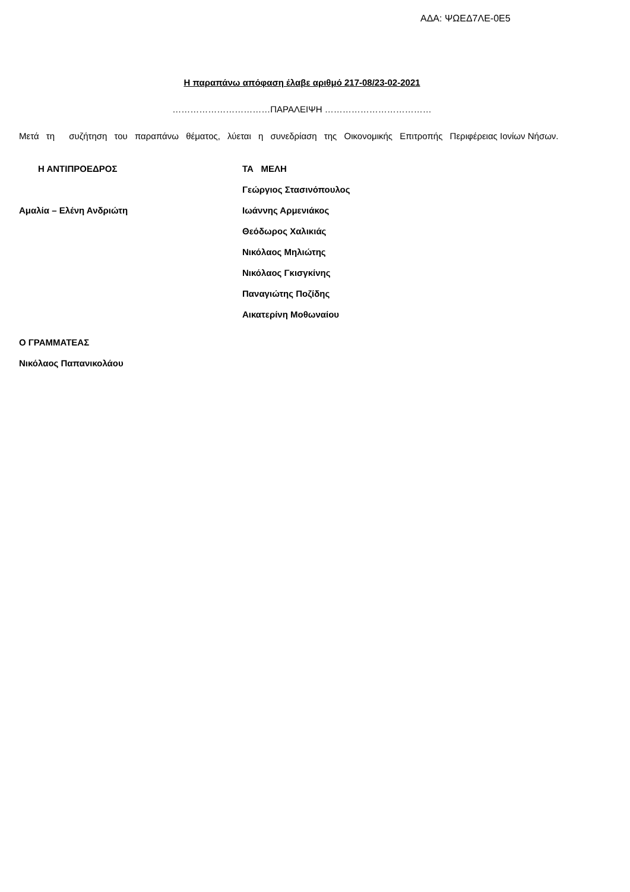ΑΔΑ: ΨΩΕΔ7ΛΕ-0Ε5
Η παραπάνω απόφαση έλαβε αριθμό 217-08/23-02-2021
……………………………ΠΑΡΑΛΕΙΨΗ ………………………………
Μετά τη συζήτηση του παραπάνω θέματος, λύεται η συνεδρίαση της Οικονομικής Επιτροπής Περιφέρειας Ιονίων Νήσων.
| Η ΑΝΤΙΠΡΟΕΔΡΟΣ | ΤΑ ΜΕΛΗ |
| | Γεώργιος Στασινόπουλος |
| Αμαλία – Ελένη Ανδριώτη | Ιωάννης Αρμενιάκος |
| | Θεόδωρος Χαλικιάς |
| | Νικόλαος Μηλιώτης |
| | Νικόλαος Γκισγκίνης |
| | Παναγιώτης Ποζίδης |
| | Αικατερίνη Μοθωναίου |
| Ο ΓΡΑΜΜΑΤΕΑΣ | |
| Νικόλαος Παπανικολάου | |